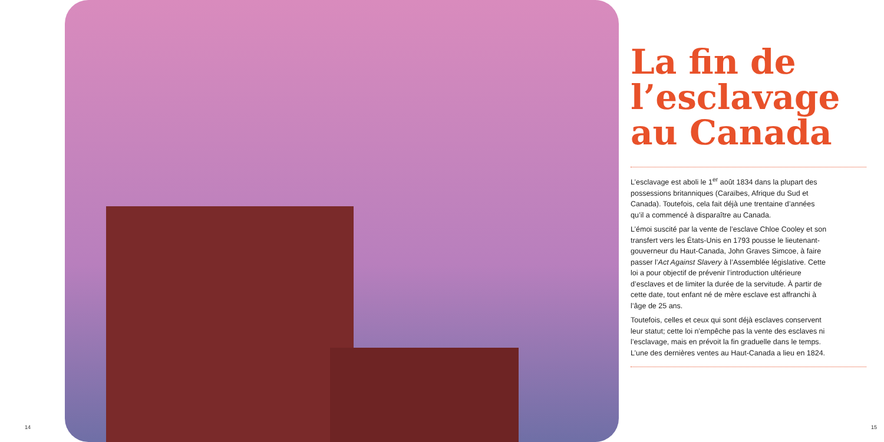14
La fin de l’esclavage au Canada
L’esclavage est aboli le 1<sup>er</sup> août 1834 dans la plupart des possessions britanniques (Caraïbes, Afrique du Sud et Canada). Toutefois, cela fait déjà une trentaine d’années qu’il a commencé à disparaître au Canada.
L’émoi suscité par la vente de l’esclave Chloe Cooley et son transfert vers les États-Unis en 1793 pousse le lieutenant-gouverneur du Haut-Canada, John Graves Simcoe, à faire passer l’Act Against Slavery à l’Assemblée législative. Cette loi a pour objectif de prévenir l’introduction ultérieure d’esclaves et de limiter la durée de la servitude. À partir de cette date, tout enfant né de mère esclave est affranchi à l’âge de 25 ans.
Toutefois, celles et ceux qui sont déjà esclaves conservent leur statut; cette loi n’empêche pas la vente des esclaves ni l’esclavage, mais en prévoit la fin graduelle dans le temps. L’une des dernières ventes au Haut-Canada a lieu en 1824.
15